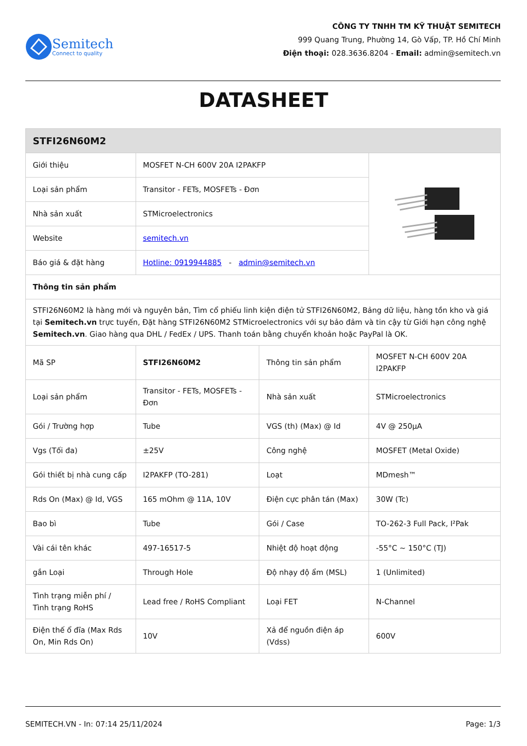Semitech
Connect to quality
CÔNG TY TNHH TM KỸ THUẬT SEMITECH
999 Quang Trung, Phường 14, Gò Vấp, TP. Hồ Chí Minh
Điện thoại: 028.3636.8204 - Email: admin@semitech.vn
DATASHEET
| STFI26N60M2 | | | |
| Giới thiệu | MOSFET N-CH 600V 20A I2PAKFP | | |
| Loại sản phẩm | Transitor - FETs, MOSFETs - Đơn | | |
| Nhà sản xuất | STMicroelectronics | | |
| Website | semitech.vn | | |
| Báo giá & đặt hàng | Hotline: 0919944885 - admin@semitech.vn | | |
| Thông tin sản phẩm | | | |
| STFI26N60M2 là hàng mới và nguyên bản, Tìm cổ phiếu linh kiện điện tử STFI26N60M2, Bảng dữ liệu, hàng tồn kho và giá tại Semitech.vn trực tuyến, Đặt hàng STFI26N60M2 STMicroelectronics với sự bảo đảm và tin cậy từ Giới hạn công nghệ Semitech.vn . Giao hàng qua DHL / FedEx / UPS. Thanh toán bằng chuyển khoản hoặc PayPal là OK. | | | |
| Mã SP | STFI26N60M2 | Thông tin sản phẩm | MOSFET N-CH 600V 20A I2PAKFP |
| Loại sản phẩm | Transitor - FETs, MOSFETs - Đơn | Nhà sản xuất | STMicroelectronics |
| Gói / Trường hợp | Tube | VGS (th) (Max) @ Id | 4V @ 250µA |
| Vgs (Tối đa) | ±25V | Công nghệ | MOSFET (Metal Oxide) |
| Gói thiết bị nhà cung cấp | I2PAKFP (TO-281) | Loạt | MDmesh™ |
| Rds On (Max) @ Id, VGS | 165 mOhm @ 11A, 10V | Điện cực phân tán (Max) | 30W (Tc) |
| Bao bì | Tube | Gói / Case | TO-262-3 Full Pack, I²Pak |
| Vài cái tên khác | 497-16517-5 | Nhiệt độ hoạt động | -55°C ~ 150°C (TJ) |
| gắn Loại | Through Hole | Độ nhạy độ ẩm (MSL) | 1 (Unlimited) |
| Tình trạng miễn phí / Tình trạng RoHS | Lead free / RoHS Compliant | Loại FET | N-Channel |
| Điện thế ổ đĩa (Max Rds On, Min Rds On) | 10V | Xả để nguồn điện áp (Vdss) | 600V |
SEMITECH.VN - In: 07:14 25/11/2024 Page: 1/3